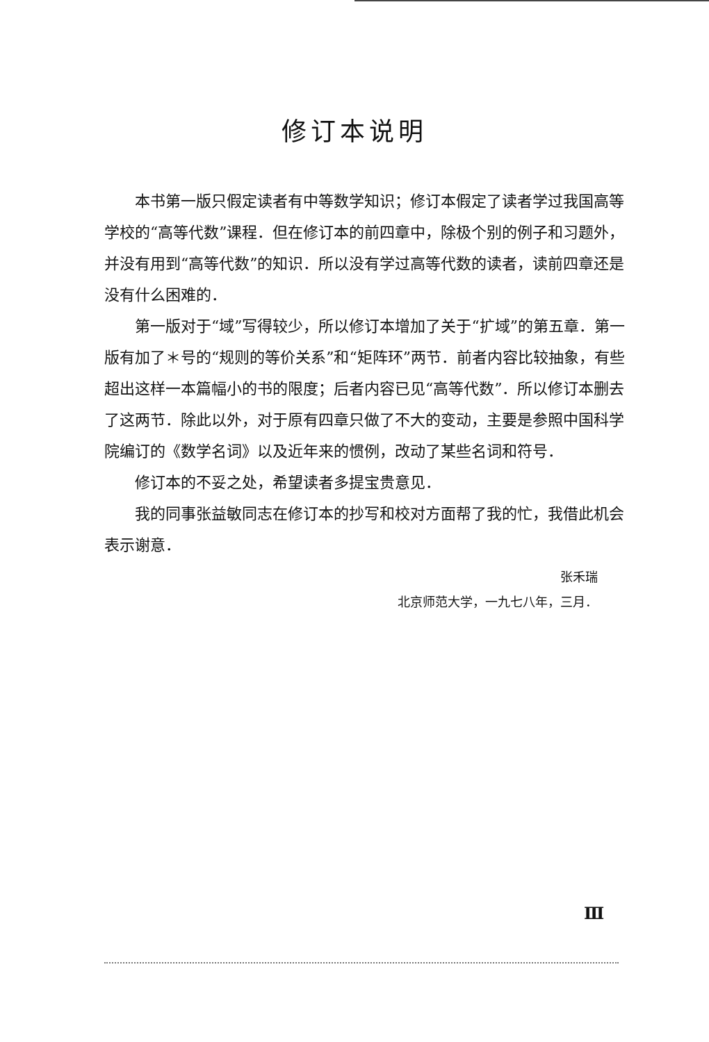修订本说明
本书第一版只假定读者有中等数学知识；修订本假定了读者学过我国高等学校的“高等代数”课程．但在修订本的前四章中，除极个别的例子和习题外，并没有用到“高等代数”的知识．所以没有学过高等代数的读者，读前四章还是没有什么困难的．
第一版对于“域”写得较少，所以修订本增加了关于“扩域”的第五章．第一版有加了＊号的“规则的等价关系”和“矩阵环”两节．前者内容比较抽象，有些超出这样一本篇幅小的书的限度；后者内容已见“高等代数”．所以修订本删去了这两节．除此以外，对于原有四章只做了不大的变动，主要是参照中国科学院编订的《数学名词》以及近年来的惯例，改动了某些名词和符号．
修订本的不妥之处，希望读者多提宝贵意见．
我的同事张益敏同志在修订本的抄写和校对方面帮了我的忙，我借此机会表示谢意．
张禾瑞
北京师范大学，一九七八年，三月．
Ⅲ